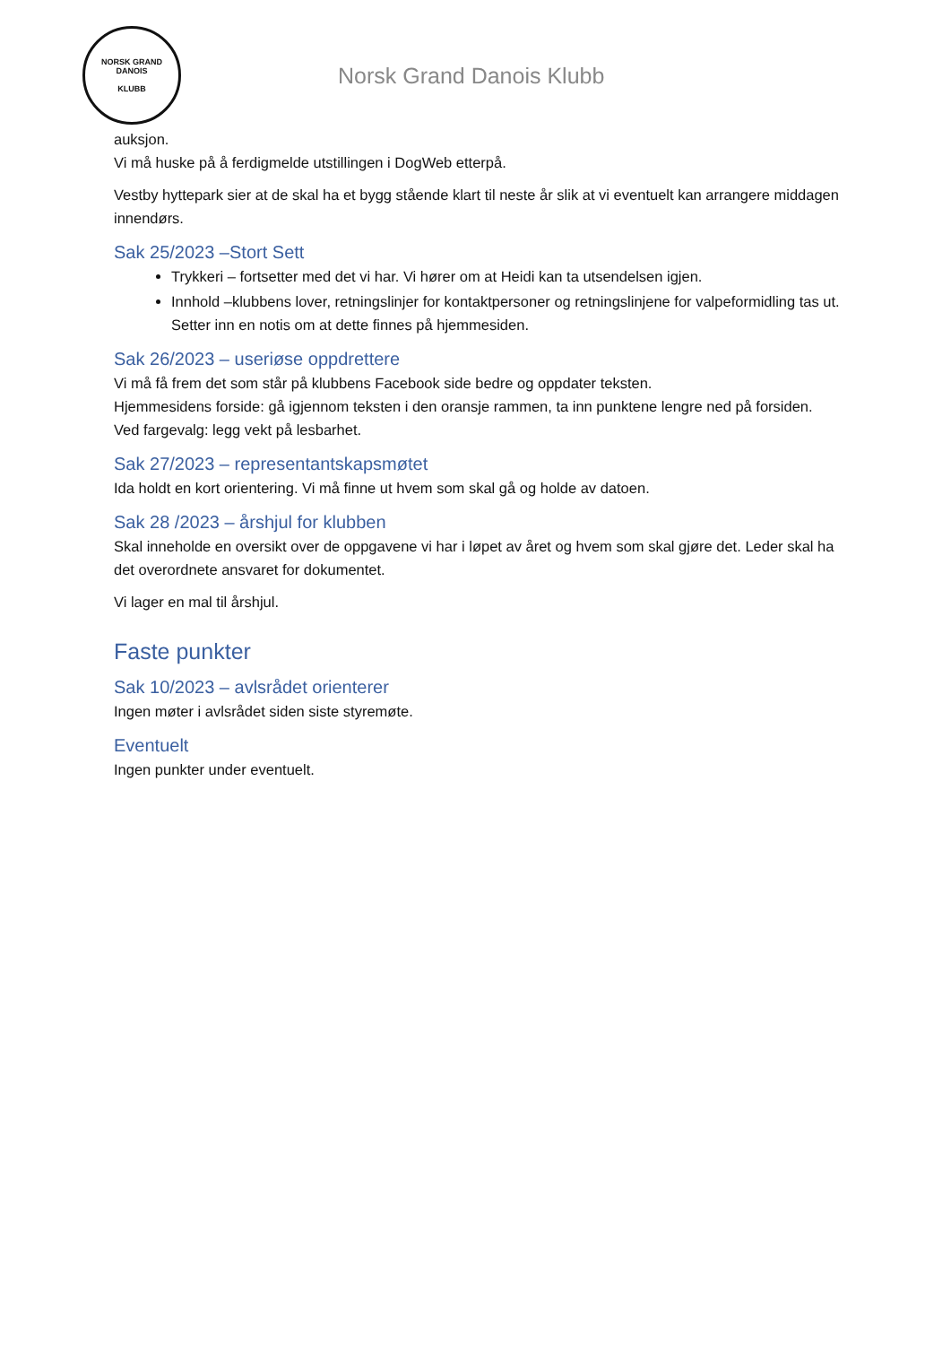NORSK GRAND DANOIS
KLUBB
Norsk Grand Danois Klubb
auksjon.
Vi må huske på å ferdigmelde utstillingen i DogWeb etterpå.
Vestby hyttepark sier at de skal ha et bygg stående klart til neste år slik at vi eventuelt kan arrangere middagen innendørs.
Sak 25/2023 –Stort Sett
Trykkeri – fortsetter med det vi har. Vi hører om at Heidi kan ta utsendelsen igjen.
Innhold –klubbens lover, retningslinjer for kontaktpersoner og retningslinjene for valpeformidling tas ut. Setter inn en notis om at dette finnes på hjemmesiden.
Sak 26/2023 – useriøse oppdrettere
Vi må få frem det som står på klubbens Facebook side bedre og oppdater teksten.
Hjemmesidens forside: gå igjennom teksten i den oransje rammen, ta inn punktene lengre ned på forsiden. Ved fargevalg: legg vekt på lesbarhet.
Sak 27/2023 – representantskapsmøtet
Ida holdt en kort orientering. Vi må finne ut hvem som skal gå og holde av datoen.
Sak 28 /2023 – årshjul for klubben
Skal inneholde en oversikt over de oppgavene vi har i løpet av året og hvem som skal gjøre det. Leder skal ha det overordnete ansvaret for dokumentet.
Vi lager en mal til årshjul.
Faste punkter
Sak 10/2023 – avlsrådet orienterer
Ingen møter i avlsrådet siden siste styremøte.
Eventuelt
Ingen punkter under eventuelt.